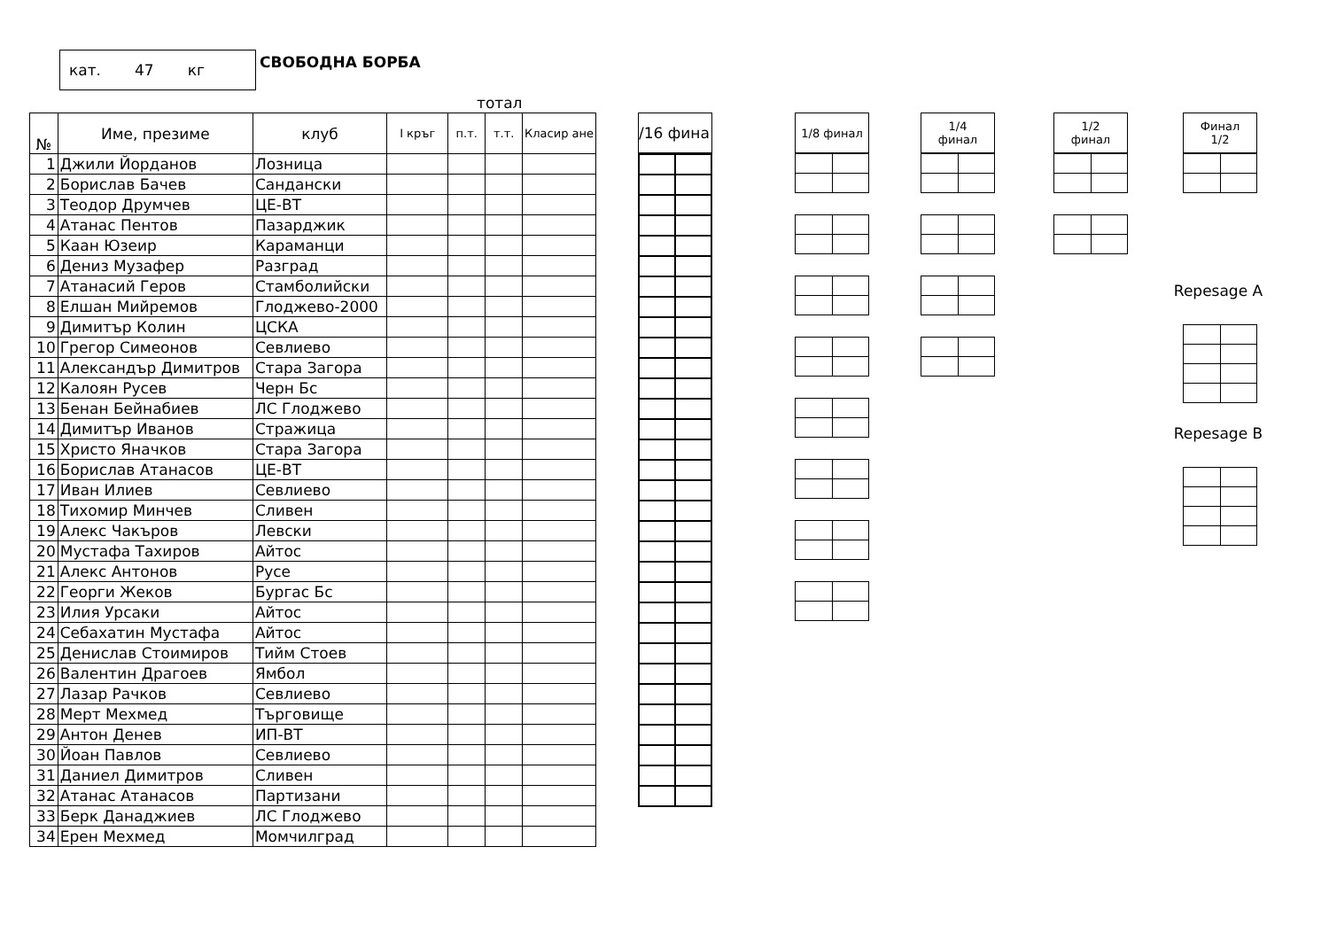кат. 47 кг
СВОБОДНА БОРБА
тотал
| № | Име, презиме | клуб | I кръг | п.т. | т.т. | Класир ане |
| --- | --- | --- | --- | --- | --- | --- |
| 1 | Джили Йорданов | Лозница | | | | |
| 2 | Борислав Бачев | Сандански | | | | |
| 3 | Теодор Друмчев | ЦЕ-ВТ | | | | |
| 4 | Атанас Пентов | Пазарджик | | | | |
| 5 | Каан Юзеир | Караманци | | | | |
| 6 | Дениз Музафер | Разград | | | | |
| 7 | Атанасий Геров | Стамболийски | | | | |
| 8 | Елшан Мийремов | Глоджево-2000 | | | | |
| 9 | Димитър Колин | ЦСКА | | | | |
| 10 | Грегор Симеонов | Севлиево | | | | |
| 11 | Александър Димитров | Стара Загора | | | | |
| 12 | Калоян Русев | Черн Бс | | | | |
| 13 | Бенан Бейнабиев | ЛС Глоджево | | | | |
| 14 | Димитър Иванов | Стражица | | | | |
| 15 | Христо Яначков | Стара Загора | | | | |
| 16 | Борислав Атанасов | ЦЕ-ВТ | | | | |
| 17 | Иван Илиев | Севлиево | | | | |
| 18 | Тихомир Минчев | Сливен | | | | |
| 19 | Алекс Чакъров | Левски | | | | |
| 20 | Мустафа Тахиров | Айтос | | | | |
| 21 | Алекс Антонов | Русе | | | | |
| 22 | Георги Жеков | Бургас Бс | | | | |
| 23 | Илия Урсаки | Айтос | | | | |
| 24 | Себахатин Мустафа | Айтос | | | | |
| 25 | Денислав Стоимиров | Тийм Стоев | | | | |
| 26 | Валентин Драгоев | Ямбол | | | | |
| 27 | Лазар Рачков | Севлиево | | | | |
| 28 | Мерт Мехмед | Търговище | | | | |
| 29 | Антон Денев | ИП-ВТ | | | | |
| 30 | Йоан Павлов | Севлиево | | | | |
| 31 | Даниел Димитров | Сливен | | | | |
| 32 | Атанас Атанасов | Партизани | | | | |
| 33 | Берк Данаджиев | ЛС Глоджево | | | | |
| 34 | Ерен Мехмед | Момчилград | | | | |
/16 фина
1/8 финал
1/4
финал
1/2
финал
Финал
1/2
Repesage A
Repesage B